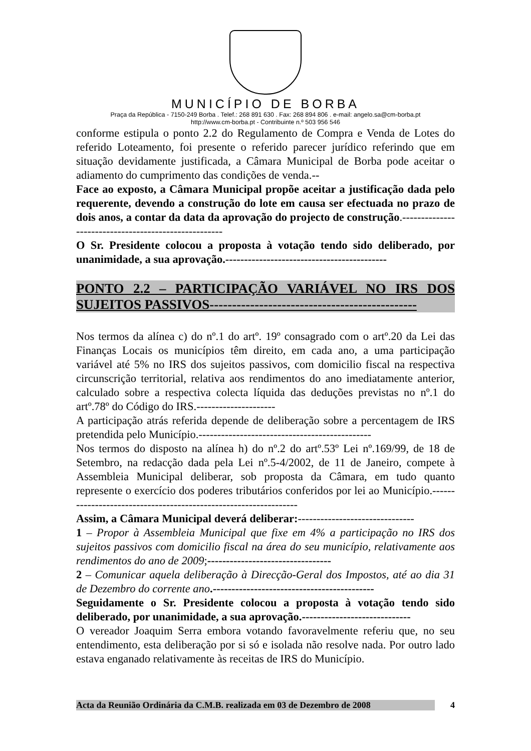MUNICÍPIO DE BORBA
Praça da República - 7150-249 Borba . Telef.: 268 891 630 . Fax: 268 894 806 . e-mail: angelo.sa@cm-borba.pt
http://www.cm-borba.pt - Contribuinte n.º 503 956 546
conforme estipula o ponto 2.2 do Regulamento de Compra e Venda de Lotes do referido Loteamento, foi presente o referido parecer jurídico referindo que em situação devidamente justificada, a Câmara Municipal de Borba pode aceitar o adiamento do cumprimento das condições de venda.--
Face ao exposto, a Câmara Municipal propõe aceitar a justificação dada pelo requerente, devendo a construção do lote em causa ser efectuada no prazo de dois anos, a contar da data da aprovação do projecto de construção.-----------------------------------------------------
O Sr. Presidente colocou a proposta à votação tendo sido deliberado, por unanimidade, a sua aprovação.-------------------------------------------
PONTO 2.2 – PARTICIPAÇÃO VARIÁVEL NO IRS DOS SUJEITOS PASSIVOS----------------------------------------------
Nos termos da alínea c) do nº.1 do artº. 19º consagrado com o artº.20 da Lei das Finanças Locais os municípios têm direito, em cada ano, a uma participação variável até 5% no IRS dos sujeitos passivos, com domicilio fiscal na respectiva circunscrição territorial, relativa aos rendimentos do ano imediatamente anterior, calculado sobre a respectiva colecta líquida das deduções previstas no nº.1 do artº.78º do Código do IRS.---------------------
A participação atrás referida depende de deliberação sobre a percentagem de IRS pretendida pelo Município.----------------------------------------------
Nos termos do disposto na alínea h) do nº.2 do artº.53º Lei nº.169/99, de 18 de Setembro, na redacção dada pela Lei nº.5-4/2002, de 11 de Janeiro, compete à Assembleia Municipal deliberar, sob proposta da Câmara, em tudo quanto represente o exercício dos poderes tributários conferidos por lei ao Município.-----------------------------------------------------------------
Assim, a Câmara Municipal deverá deliberar:-------------------------------
1 – Propor à Assembleia Municipal que fixe em 4% a participação no IRS dos sujeitos passivos com domicilio fiscal na área do seu município, relativamente aos rendimentos do ano de 2009;---------------------------------
2 – Comunicar aquela deliberação à Direcção-Geral dos Impostos, até ao dia 31 de Dezembro do corrente ano.-------------------------------------------
Seguidamente o Sr. Presidente colocou a proposta à votação tendo sido deliberado, por unanimidade, a sua aprovação.-----------------------------
O vereador Joaquim Serra embora votando favoravelmente referiu que, no seu entendimento, esta deliberação por si só e isolada não resolve nada. Por outro lado estava enganado relativamente às receitas de IRS do Município.
Acta da Reunião Ordinária da C.M.B. realizada em 03 de Dezembro de 2008 4